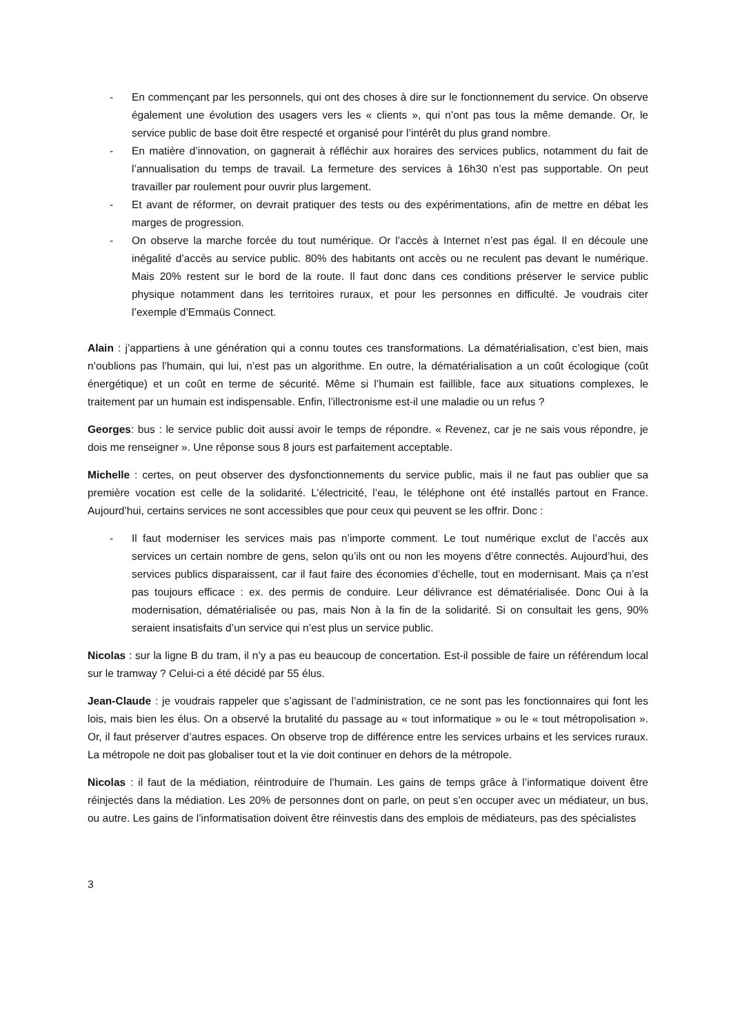- En commençant par les personnels, qui ont des choses à dire sur le fonctionnement du service. On observe également une évolution des usagers vers les « clients », qui n’ont pas tous la même demande. Or, le service public de base doit être respecté et organisé pour l’intérêt du plus grand nombre.
- En matière d’innovation, on gagnerait à réfléchir aux horaires des services publics, notamment du fait de l’annualisation du temps de travail. La fermeture des services à 16h30 n’est pas supportable. On peut travailler par roulement pour ouvrir plus largement.
- Et avant de réformer, on devrait pratiquer des tests ou des expérimentations, afin de mettre en débat les marges de progression.
- On observe la marche forcée du tout numérique. Or l’accès à Internet n’est pas égal. Il en découle une inégalité d’accès au service public. 80% des habitants ont accès ou ne reculent pas devant le numérique. Mais 20% restent sur le bord de la route. Il faut donc dans ces conditions préserver le service public physique notamment dans les territoires ruraux, et pour les personnes en difficulté. Je voudrais citer l’exemple d’Emmaüs Connect.
Alain : j’appartiens à une génération qui a connu toutes ces transformations. La dématérialisation, c’est bien, mais n’oublions pas l’humain, qui lui, n’est pas un algorithme. En outre, la dématérialisation a un coût écologique (coût énergétique) et un coût en terme de sécurité. Même si l’humain est faillible, face aux situations complexes, le traitement par un humain est indispensable. Enfin, l’illectronisme est-il une maladie ou un refus ?
Georges: bus : le service public doit aussi avoir le temps de répondre. « Revenez, car je ne sais vous répondre, je dois me renseigner ». Une réponse sous 8 jours est parfaitement acceptable.
Michelle : certes, on peut observer des dysfonctionnements du service public, mais il ne faut pas oublier que sa première vocation est celle de la solidarité. L’électricité, l’eau, le téléphone ont été installés partout en France. Aujourd’hui, certains services ne sont accessibles que pour ceux qui peuvent se les offrir. Donc :
- Il faut moderniser les services mais pas n’importe comment. Le tout numérique exclut de l’accès aux services un certain nombre de gens, selon qu’ils ont ou non les moyens d’être connectés. Aujourd’hui, des services publics disparaissent, car il faut faire des économies d’échelle, tout en modernisant. Mais ça n’est pas toujours efficace : ex. des permis de conduire. Leur délivrance est dématérialisée. Donc Oui à la modernisation, dématérialisée ou pas, mais Non à la fin de la solidarité. Si on consultait les gens, 90% seraient insatisfaits d’un service qui n’est plus un service public.
Nicolas : sur la ligne B du tram, il n’y a pas eu beaucoup de concertation. Est-il possible de faire un référendum local sur le tramway ? Celui-ci a été décidé par 55 élus.
Jean-Claude : je voudrais rappeler que s’agissant de l’administration, ce ne sont pas les fonctionnaires qui font les lois, mais bien les élus. On a observé la brutalité du passage au « tout informatique » ou le « tout métropolisation ». Or, il faut préserver d’autres espaces. On observe trop de différence entre les services urbains et les services ruraux. La métropole ne doit pas globaliser tout et la vie doit continuer en dehors de la métropole.
Nicolas : il faut de la médiation, réintroduire de l’humain. Les gains de temps grâce à l’informatique doivent être réinjectés dans la médiation. Les 20% de personnes dont on parle, on peut s’en occuper avec un médiateur, un bus, ou autre. Les gains de l’informatisation doivent être réinvestis dans des emplois de médiateurs, pas des spécialistes
3